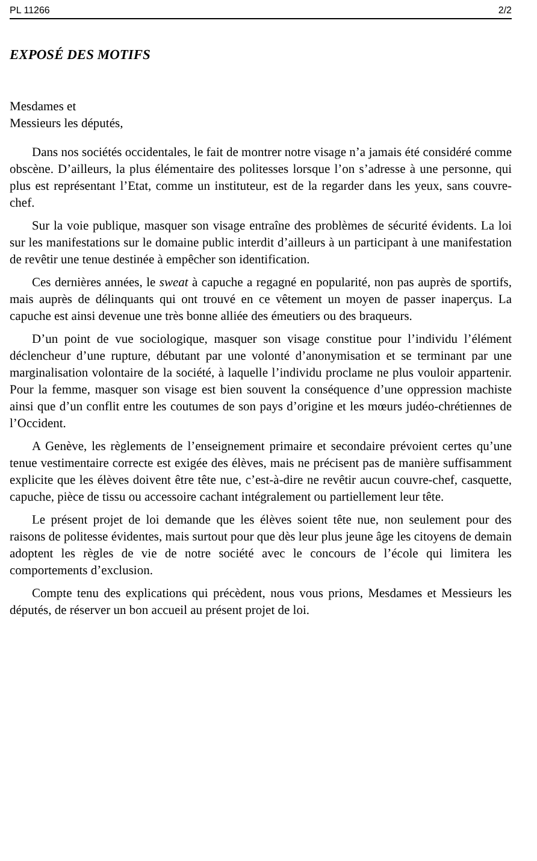PL 11266 2/2
EXPOSÉ DES MOTIFS
Mesdames et
Messieurs les députés,
Dans nos sociétés occidentales, le fait de montrer notre visage n’a jamais été considéré comme obscène. D’ailleurs, la plus élémentaire des politesses lorsque l’on s’adresse à une personne, qui plus est représentant l’Etat, comme un instituteur, est de la regarder dans les yeux, sans couvre-chef.
Sur la voie publique, masquer son visage entraîne des problèmes de sécurité évidents. La loi sur les manifestations sur le domaine public interdit d’ailleurs à un participant à une manifestation de revêtir une tenue destinée à empêcher son identification.
Ces dernières années, le sweat à capuche a regagné en popularité, non pas auprès de sportifs, mais auprès de délinquants qui ont trouvé en ce vêtement un moyen de passer inaperçus. La capuche est ainsi devenue une très bonne alliée des émeutiers ou des braqueurs.
D’un point de vue sociologique, masquer son visage constitue pour l’individu l’élément déclencheur d’une rupture, débutant par une volonté d’anonymisation et se terminant par une marginalisation volontaire de la société, à laquelle l’individu proclame ne plus vouloir appartenir. Pour la femme, masquer son visage est bien souvent la conséquence d’une oppression machiste ainsi que d’un conflit entre les coutumes de son pays d’origine et les mœurs judéo-chrétiennes de l’Occident.
A Genève, les règlements de l’enseignement primaire et secondaire prévoient certes qu’une tenue vestimentaire correcte est exigée des élèves, mais ne précisent pas de manière suffisamment explicite que les élèves doivent être tête nue, c’est-à-dire ne revêtir aucun couvre-chef, casquette, capuche, pièce de tissu ou accessoire cachant intégralement ou partiellement leur tête.
Le présent projet de loi demande que les élèves soient tête nue, non seulement pour des raisons de politesse évidentes, mais surtout pour que dès leur plus jeune âge les citoyens de demain adoptent les règles de vie de notre société avec le concours de l’école qui limitera les comportements d’exclusion.
Compte tenu des explications qui précèdent, nous vous prions, Mesdames et Messieurs les députés, de réserver un bon accueil au présent projet de loi.